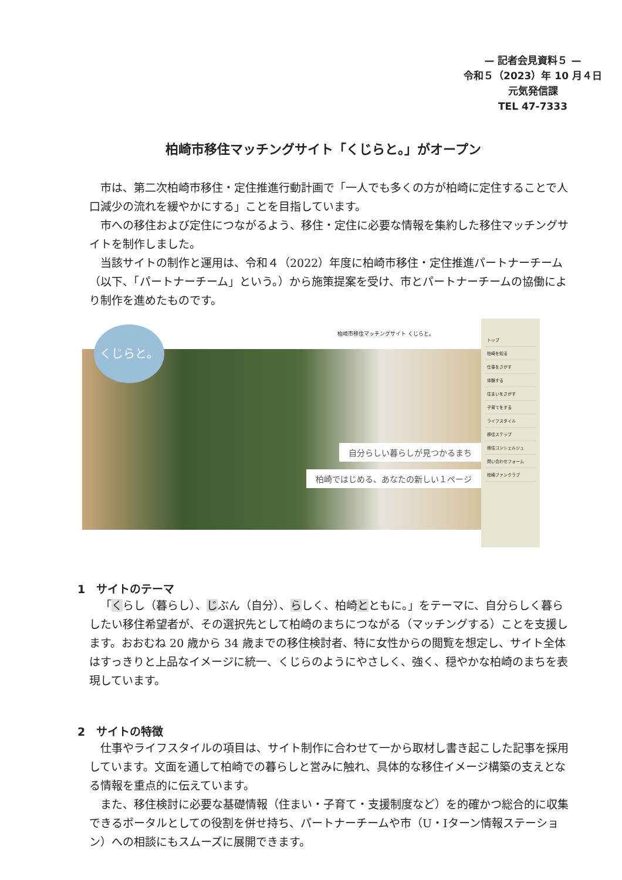— 記者会見資料５ —
令和５（2023）年 10 月４日
元気発信課
TEL 47-7333
柏崎市移住マッチングサイト「くじらと。」がオープン
市は、第二次柏崎市移住・定住推進行動計画で「一人でも多くの方が柏崎に定住することで人口減少の流れを緩やかにする」ことを目指しています。
市への移住および定住につながるよう、移住・定住に必要な情報を集約した移住マッチングサイトを制作しました。
当該サイトの制作と運用は、令和４（2022）年度に柏崎市移住・定住推進パートナーチーム（以下、「パートナーチーム」という。）から施策提案を受け、市とパートナーチームの協働により制作を進めたものです。
柏崎市移住マッチングサイト くじらと。
自分らしい暮らしが見つかるまち
柏崎ではじめる、あなたの新しい１ページ
くじらと。
トップ
柏崎を知る
仕事をさがす
体験する
住まいをさがす
子育てをする
ライフスタイル
移住ステップ
移住コンシェルジュ
問い合わせフォーム
柏崎ファンクラブ
1　サイトのテーマ
「くらし（暮らし）、じぶん（自分）、らしく、柏崎とともに。」をテーマに、自分らしく暮らしたい移住希望者が、その選択先として柏崎のまちにつながる（マッチングする）ことを支援します。おおむね 20 歳から 34 歳までの移住検討者、特に女性からの閲覧を想定し、サイト全体はすっきりと上品なイメージに統一、くじらのようにやさしく、強く、穏やかな柏崎のまちを表現しています。
2　サイトの特徴
仕事やライフスタイルの項目は、サイト制作に合わせて一から取材し書き起こした記事を採用しています。文面を通して柏崎での暮らしと営みに触れ、具体的な移住イメージ構築の支えとなる情報を重点的に伝えています。
また、移住検討に必要な基礎情報（住まい・子育て・支援制度など）を的確かつ総合的に収集できるポータルとしての役割を併せ持ち、パートナーチームや市（U・Iターン情報ステーション）への相談にもスムーズに展開できます。